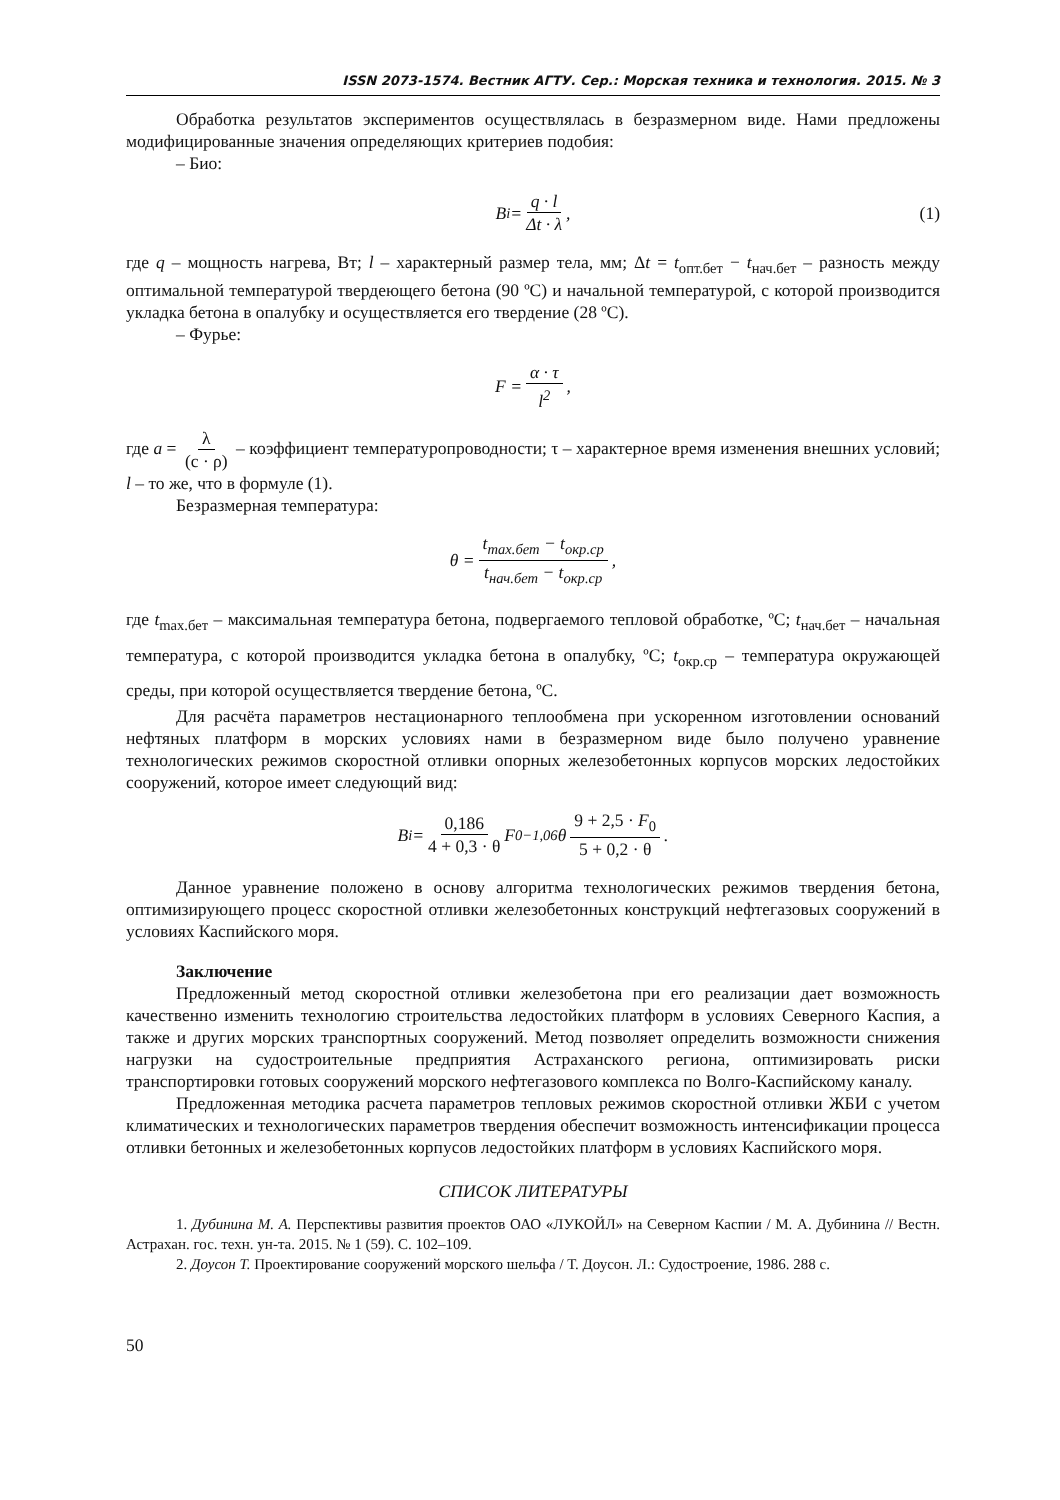ISSN 2073-1574. Вестник АГТУ. Сер.: Морская техника и технология. 2015. № 3
Обработка результатов экспериментов осуществлялась в безразмерном виде. Нами предложены модифицированные значения определяющих критериев подобия:
– Био:
B<sub>i</sub> = q · l Δt · λ, (1)
где q – мощность нагрева, Вт; l – характерный размер тела, мм; Δt = t<sub>опт.бет</sub> − t<sub>нач.бет</sub> – разность между оптимальной температурой твердеющего бетона (90 ºС) и начальной температурой, с которой производится укладка бетона в опалубку и осуществляется его твердение (28 ºС).
– Фурье:
F = α · τ l<sup>2</sup> ,
где a = λ (c · ρ) – коэффициент температуропроводности; τ – характерное время изменения внешних условий; l – то же, что в формуле (1).
Безразмерная температура:
θ = t<sub>max.бет</sub> − t<sub>окр.ср</sub> t<sub>нач.бет</sub> − t<sub>окр.ср</sub>,
где t<sub>max.бет</sub> – максимальная температура бетона, подвергаемого тепловой обработке, ºС; t<sub>нач.бет</sub> – начальная температура, с которой производится укладка бетона в опалубку, ºС; t<sub>окр.ср</sub> – температура окружающей среды, при которой осуществляется твердение бетона, ºС.
Для расчёта параметров нестационарного теплообмена при ускоренном изготовлении оснований нефтяных платформ в морских условиях нами в безразмерном виде было получено уравнение технологических режимов скоростной отливки опорных железобетонных корпусов морских ледостойких сооружений, которое имеет следующий вид:
B<sub>i</sub> = 0,186 4 + 0,3 · θ F<sub>0</sub><sup>−1,06</sup> θ 9 + 2,5 · F<sub>0</sub> 5 + 0,2 · θ.
Данное уравнение положено в основу алгоритма технологических режимов твердения бетона, оптимизирующего процесс скоростной отливки железобетонных конструкций нефтегазовых сооружений в условиях Каспийского моря.
Заключение
Предложенный метод скоростной отливки железобетона при его реализации дает возможность качественно изменить технологию строительства ледостойких платформ в условиях Северного Каспия, а также и других морских транспортных сооружений. Метод позволяет определить возможности снижения нагрузки на судостроительные предприятия Астраханского региона, оптимизировать риски транспортировки готовых сооружений морского нефтегазового комплекса по Волго-Каспийскому каналу.
Предложенная методика расчета параметров тепловых режимов скоростной отливки ЖБИ с учетом климатических и технологических параметров твердения обеспечит возможность интенсификации процесса отливки бетонных и железобетонных корпусов ледостойких платформ в условиях Каспийского моря.
СПИСОК ЛИТЕРАТУРЫ
1. Дубинина М. А. Перспективы развития проектов ОАО «ЛУКОЙЛ» на Северном Каспии / М. А. Дубинина // Вестн. Астрахан. гос. техн. ун-та. 2015. № 1 (59). С. 102–109.
2. Доусон Т. Проектирование сооружений морского шельфа / Т. Доусон. Л.: Судостроение, 1986. 288 с.
50